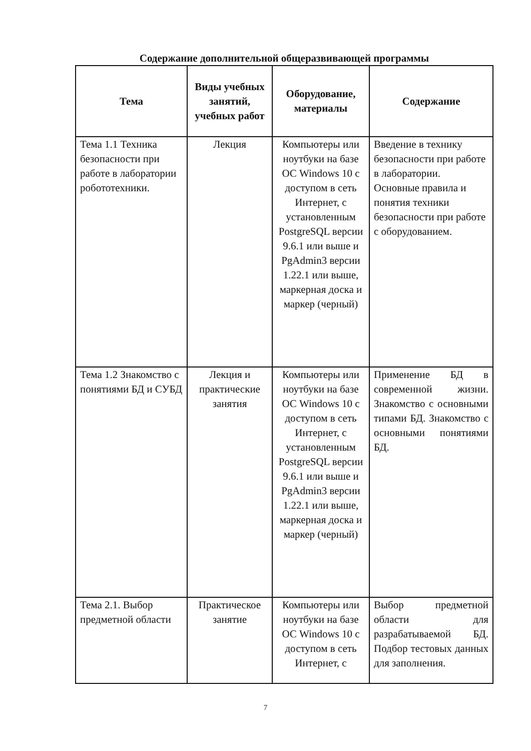Содержание дополнительной общеразвивающей программы
| Тема | Виды учебных занятий, учебных работ | Оборудование, материалы | Содержание |
| --- | --- | --- | --- |
| Тема 1.1 Техника безопасности при работе в лаборатории робототехники. | Лекция | Компьютеры или ноутбуки на базе ОС Windows 10 с доступом в сеть Интернет, с установленным PostgreSQL версии 9.6.1 или выше и PgAdmin3 версии 1.22.1 или выше, маркерная доска и маркер (черный) | Введение в технику безопасности при работе в лаборатории. Основные правила и понятия техники безопасности при работе с оборудованием. |
| Тема 1.2 Знакомство с понятиями БД и СУБД | Лекция и практические занятия | Компьютеры или ноутбуки на базе ОС Windows 10 с доступом в сеть Интернет, с установленным PostgreSQL версии 9.6.1 или выше и PgAdmin3 версии 1.22.1 или выше, маркерная доска и маркер (черный) | Применение БД в современной жизни. Знакомство с основными типами БД. Знакомство с основными понятиями БД. |
| Тема 2.1. Выбор предметной области | Практическое занятие | Компьютеры или ноутбуки на базе ОС Windows 10 с доступом в сеть Интернет, с | Выбор предметной области для разрабатываемой БД. Подбор тестовых данных для заполнения. |
7